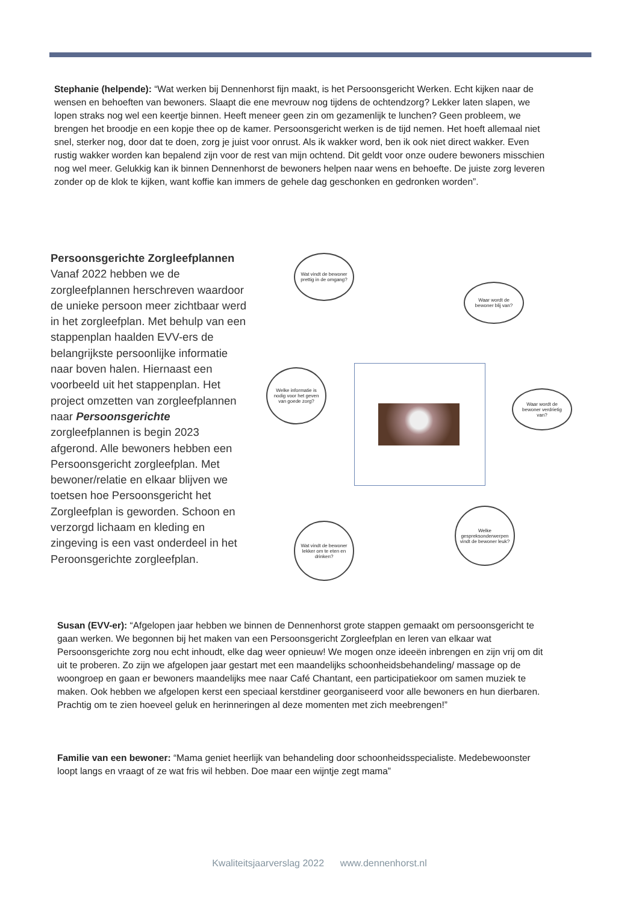Stephanie (helpende): “Wat werken bij Dennenhorst fijn maakt, is het Persoonsgericht Werken. Echt kijken naar de wensen en behoeften van bewoners. Slaapt die ene mevrouw nog tijdens de ochtendzorg? Lekker laten slapen, we lopen straks nog wel een keertje binnen. Heeft meneer geen zin om gezamenlijk te lunchen? Geen probleem, we brengen het broodje en een kopje thee op de kamer. Persoonsgericht werken is de tijd nemen. Het hoeft allemaal niet snel, sterker nog, door dat te doen, zorg je juist voor onrust. Als ik wakker word, ben ik ook niet direct wakker. Even rustig wakker worden kan bepalend zijn voor de rest van mijn ochtend. Dit geldt voor onze oudere bewoners misschien nog wel meer. Gelukkig kan ik binnen Dennenhorst de bewoners helpen naar wens en behoefte. De juiste zorg leveren zonder op de klok te kijken, want koffie kan immers de gehele dag geschonken en gedronken worden”.
Persoonsgerichte Zorgleefplannen
Vanaf 2022 hebben we de zorgleefplannen herschreven waardoor de unieke persoon meer zichtbaar werd in het zorgleefplan. Met behulp van een stappenplan haalden EVV-ers de belangrijkste persoonlijke informatie naar boven halen. Hiernaast een voorbeeld uit het stappenplan. Het project omzetten van zorgleefplannen naar Persoonsgerichte zorgleefplannen is begin 2023 afgerond. Alle bewoners hebben een Persoonsgericht zorgleefplan. Met bewoner/relatie en elkaar blijven we toetsen hoe Persoonsgericht het Zorgleefplan is geworden. Schoon en verzorgd lichaam en kleding en zingeving is een vast onderdeel in het Peroonsgerichte zorgleefplan.
Wat vindt de bewoner prettig in de omgang?
Waar wordt de bewoner blij van?
Welke informatie is nodig voor het geven van goede zorg?
Waar wordt de bewoner verdrietig van?
Wat vindt de bewoner lekker om te eten en drinken?
Welke gespreksonderwerpen vindt de bewoner leuk?
Susan (EVV-er): “Afgelopen jaar hebben we binnen de Dennenhorst grote stappen gemaakt om persoonsgericht te gaan werken. We begonnen bij het maken van een Persoonsgericht Zorgleefplan en leren van elkaar wat Persoonsgerichte zorg nou echt inhoudt, elke dag weer opnieuw! We mogen onze ideeën inbrengen en zijn vrij om dit uit te proberen. Zo zijn we afgelopen jaar gestart met een maandelijks schoonheidsbehandeling/ massage op de woongroep en gaan er bewoners maandelijks mee naar Café Chantant, een participatiekoor om samen muziek te maken. Ook hebben we afgelopen kerst een speciaal kerstdiner georganiseerd voor alle bewoners en hun dierbaren. Prachtig om te zien hoeveel geluk en herinneringen al deze momenten met zich meebrengen!”
Familie van een bewoner: “Mama geniet heerlijk van behandeling door schoonheidsspecialiste. Medebewoonster loopt langs en vraagt of ze wat fris wil hebben. Doe maar een wijntje zegt mama”
Kwaliteitsjaarverslag 2022 www.dennenhorst.nl